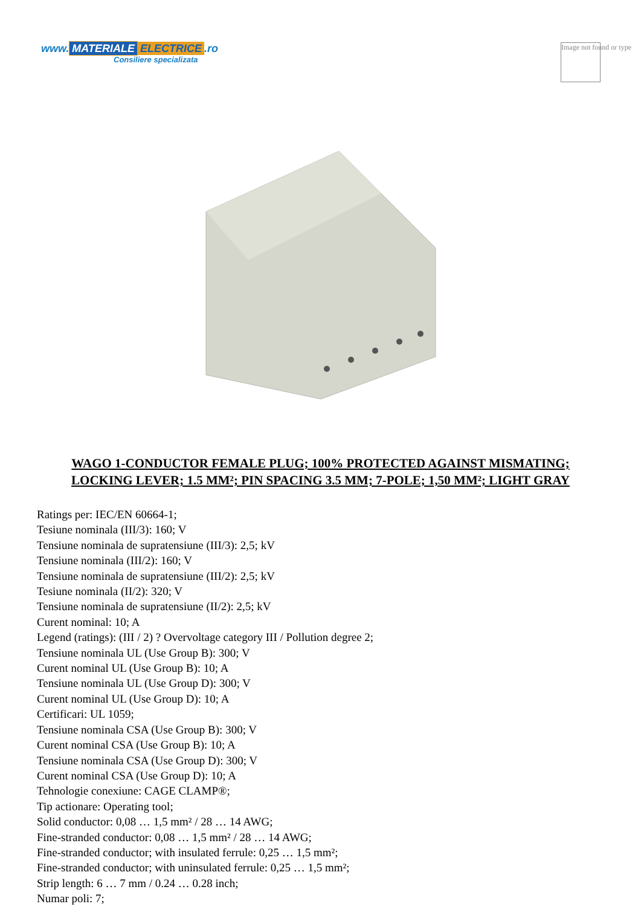www. MATERIALE ELECTRICE.ro
Consiliere specializata
Image not found or type
WAGO 1-CONDUCTOR FEMALE PLUG; 100% PROTECTED AGAINST MISMATING; LOCKING LEVER; 1.5 MM²; PIN SPACING 3.5 MM; 7-POLE; 1,50 MM²; LIGHT GRAY
Ratings per: IEC/EN 60664-1;
Tesiune nominala (III/3): 160; V
Tensiune nominala de supratensiune (III/3): 2,5; kV
Tensiune nominala (III/2): 160; V
Tensiune nominala de supratensiune (III/2): 2,5; kV
Tesiune nominala (II/2): 320; V
Tensiune nominala de supratensiune (II/2): 2,5; kV
Curent nominal: 10; A
Legend (ratings): (III / 2) ? Overvoltage category III / Pollution degree 2;
Tensiune nominala UL (Use Group B): 300; V
Curent nominal UL (Use Group B): 10; A
Tensiune nominala UL (Use Group D): 300; V
Curent nominal UL (Use Group D): 10; A
Certificari: UL 1059;
Tensiune nominala CSA (Use Group B): 300; V
Curent nominal CSA (Use Group B): 10; A
Tensiune nominala CSA (Use Group D): 300; V
Curent nominal CSA (Use Group D): 10; A
Tehnologie conexiune: CAGE CLAMP®;
Tip actionare: Operating tool;
Solid conductor: 0,08 … 1,5 mm² / 28 … 14 AWG;
Fine-stranded conductor: 0,08 … 1,5 mm² / 28 … 14 AWG;
Fine-stranded conductor; with insulated ferrule: 0,25 … 1,5 mm²;
Fine-stranded conductor; with uninsulated ferrule: 0,25 … 1,5 mm²;
Strip length: 6 … 7 mm / 0.24 … 0.28 inch;
Numar poli: 7;